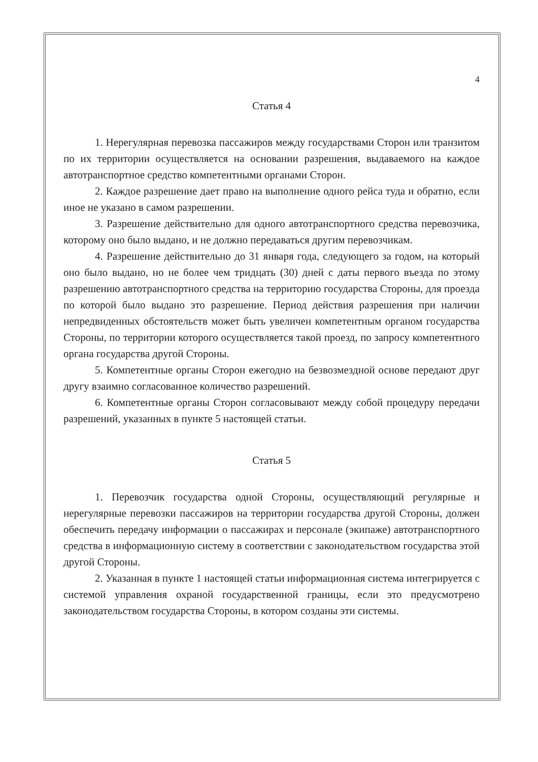4
Статья 4
1. Нерегулярная перевозка пассажиров между государствами Сторон или транзитом по их территории осуществляется на основании разрешения, выдаваемого на каждое автотранспортное средство компетентными органами Сторон.
2. Каждое разрешение дает право на выполнение одного рейса туда и обратно, если иное не указано в самом разрешении.
3. Разрешение действительно для одного автотранспортного средства перевозчика, которому оно было выдано, и не должно передаваться другим перевозчикам.
4. Разрешение действительно до 31 января года, следующего за годом, на который оно было выдано, но не более чем тридцать (30) дней с даты первого въезда по этому разрешению автотранспортного средства на территорию государства Стороны, для проезда по которой было выдано это разрешение. Период действия разрешения при наличии непредвиденных обстоятельств может быть увеличен компетентным органом государства Стороны, по территории которого осуществляется такой проезд, по запросу компетентного органа государства другой Стороны.
5. Компетентные органы Сторон ежегодно на безвозмездной основе передают друг другу взаимно согласованное количество разрешений.
6. Компетентные органы Сторон согласовывают между собой процедуру передачи разрешений, указанных в пункте 5 настоящей статьи.
Статья 5
1. Перевозчик государства одной Стороны, осуществляющий регулярные и нерегулярные перевозки пассажиров на территории государства другой Стороны, должен обеспечить передачу информации о пассажирах и персонале (экипаже) автотранспортного средства в информационную систему в соответствии с законодательством государства этой другой Стороны.
2. Указанная в пункте 1 настоящей статьи информационная система интегрируется с системой управления охраной государственной границы, если это предусмотрено законодательством государства Стороны, в котором созданы эти системы.